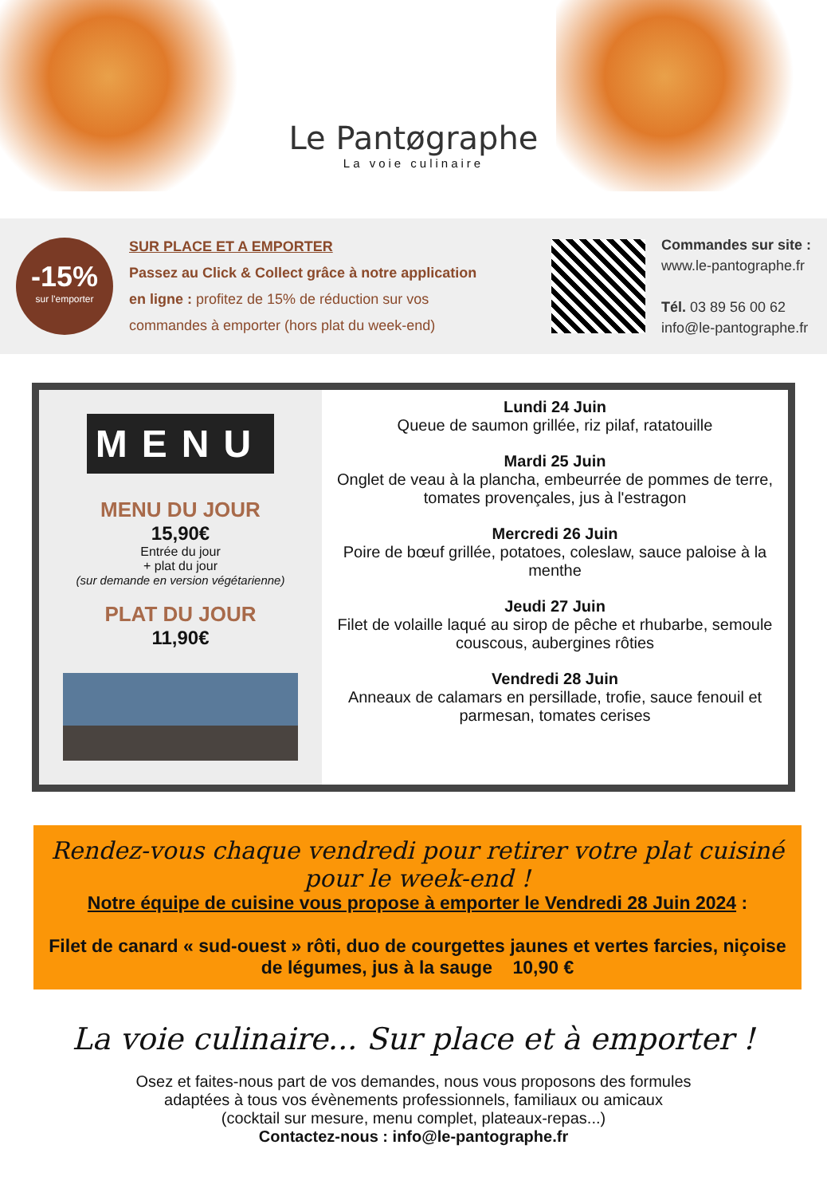Le Pantøgraphe
La voie culinaire
-15%
sur l'emporter
SUR PLACE ET A EMPORTER
Passez au Click & Collect grâce à notre application en ligne : profitez de 15% de réduction sur vos commandes à emporter (hors plat du week-end)
Commandes sur site :
www.le-pantographe.fr
Tél. 03 89 56 00 62
info@le-pantographe.fr
MENU
MENU DU JOUR
15,90€
Entrée du jour
+ plat du jour
(sur demande en version végétarienne)
PLAT DU JOUR
11,90€
Lundi 24 Juin
Queue de saumon grillée, riz pilaf, ratatouille
Mardi 25 Juin
Onglet de veau à la plancha, embeurrée de pommes de terre, tomates provençales, jus à l'estragon
Mercredi 26 Juin
Poire de bœuf grillée, potatoes, coleslaw, sauce paloise à la menthe
Jeudi 27 Juin
Filet de volaille laqué au sirop de pêche et rhubarbe, semoule couscous, aubergines rôties
Vendredi 28 Juin
Anneaux de calamars en persillade, trofie, sauce fenouil et parmesan, tomates cerises
Rendez-vous chaque vendredi pour retirer votre plat cuisiné pour le week-end !
Notre équipe de cuisine vous propose à emporter le Vendredi 28 Juin 2024 :
Filet de canard « sud-ouest » rôti, duo de courgettes jaunes et vertes farcies, niçoise de légumes, jus à la sauge 10,90 €
La voie culinaire... Sur place et à emporter !
Osez et faites-nous part de vos demandes, nous vous proposons des formules
adaptées à tous vos évènements professionnels, familiaux ou amicaux
(cocktail sur mesure, menu complet, plateaux-repas...)
Contactez-nous : info@le-pantographe.fr